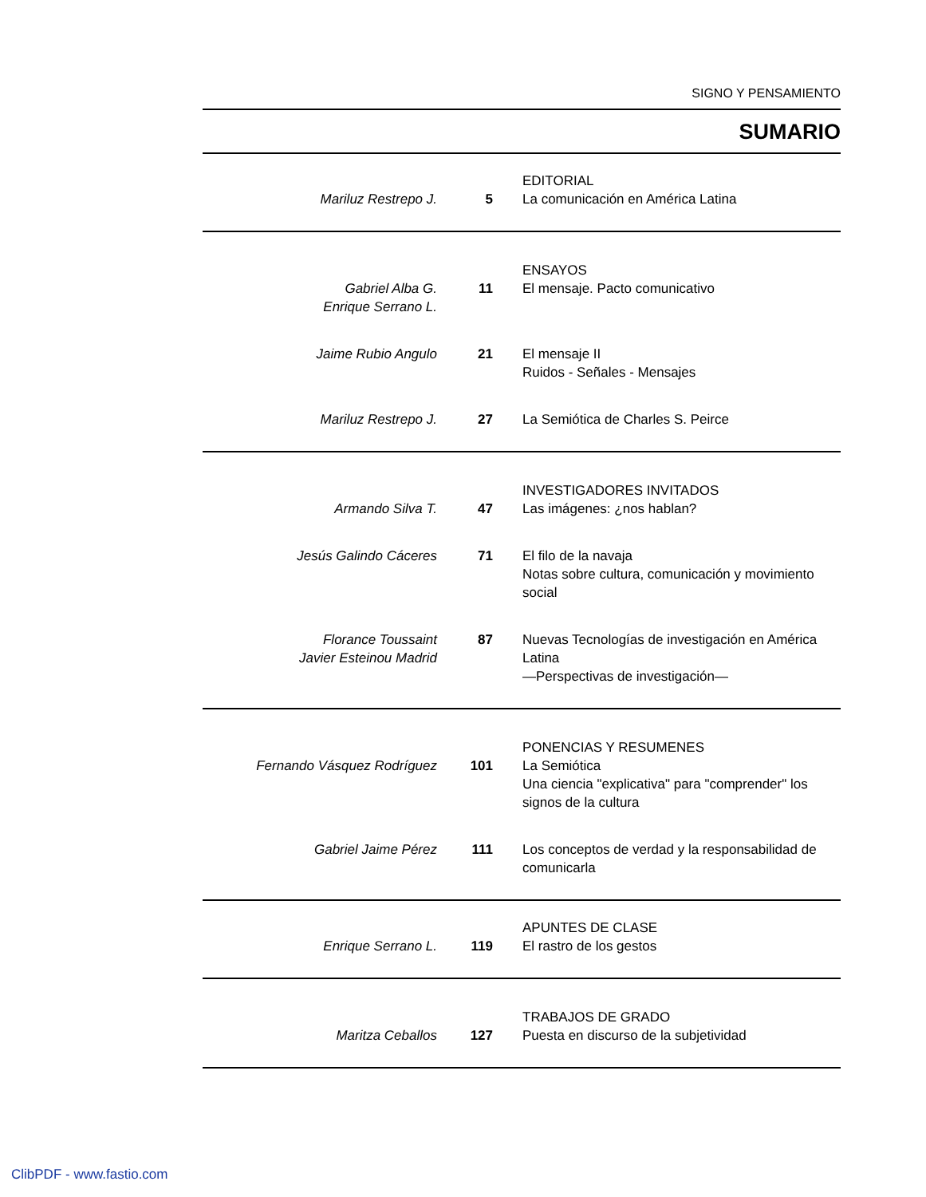SIGNO Y PENSAMIENTO
SUMARIO
Mariluz Restrepo J.
5 EDITORIAL
La comunicación en América Latina
Gabriel Alba G.
Enrique Serrano L.
11 ENSAYOS
El mensaje. Pacto comunicativo
Jaime Rubio Angulo 21 El mensaje II
Ruidos - Señales - Mensajes
Mariluz Restrepo J. 27 La Semiótica de Charles S. Peirce
Armando Silva T.
47 INVESTIGADORES INVITADOS
Las imágenes: ¿nos hablan?
Jesús Galindo Cáceres 71 El filo de la navaja
Notas sobre cultura, comunicación y movimiento social
Florance Toussaint
Javier Esteinou Madrid
87 Nuevas Tecnologías de investigación en América Latina
—Perspectivas de investigación—
Fernando Vásquez Rodríguez
101 PONENCIAS Y RESUMENES
La Semiótica
Una ciencia "explicativa" para "comprender" los signos de la cultura
Gabriel Jaime Pérez 111 Los conceptos de verdad y la responsabilidad de comunicarla
Enrique Serrano L.
119 APUNTES DE CLASE
El rastro de los gestos
Maritza Ceballos
127 TRABAJOS DE GRADO
Puesta en discurso de la subjetividad
ClibPDF - www.fastio.com